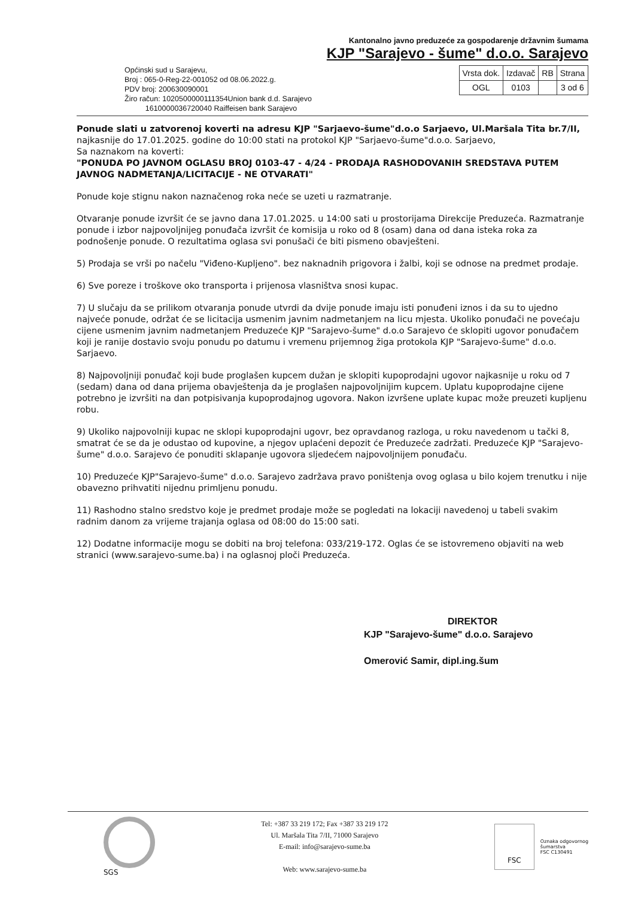Kantonalno javno preduzeće za gospodarenje državnim šumama
KJP "Sarajevo - šume" d.o.o. Sarajevo
Općinski sud u Sarajevu,
Broj : 065-0-Reg-22-001052 od 08.06.2022.g.
PDV broj: 200630090001
Žiro račun: 1020500000111354Union bank d.d. Sarajevo
1610000036720040 Raiffeisen bank Sarajevo
| Vrsta dok. | Izdavač | RB | Strana |
| --- | --- | --- | --- |
| OGL | 0103 | | 3 od 6 |
Ponude slati u zatvorenoj koverti na adresu KJP "Sarjaevo-šume"d.o.o Sarjaevo, Ul.Maršala Tita br.7/II,
najkasnije do 17.01.2025. godine do 10:00 stati na protokol KJP "Sarjaevo-šume"d.o.o. Sarjaevo,
Sa naznakom na koverti:
"PONUDA PO JAVNOM OGLASU BROJ 0103-47 - 4/24 - PRODAJA RASHODOVANIH SREDSTAVA PUTEM JAVNOG NADMETANJA/LICITACIJE - NE OTVARATI"
Ponude koje stignu nakon naznačenog roka neće se uzeti u razmatranje.
Otvaranje ponude izvršit će se javno dana 17.01.2025. u 14:00 sati u prostorijama Direkcije Preduzeća. Razmatranje ponude i izbor najpovoljnijeg ponuđača izvršit će komisija u roko od 8 (osam) dana od dana isteka roka za podnošenje ponude. O rezultatima oglasa svi ponušači će biti pismeno obavješteni.
5) Prodaja se vrši po načelu "Viđeno-Kupljeno". bez naknadnih prigovora i žalbi, koji se odnose na predmet prodaje.
6) Sve poreze i troškove oko transporta i prijenosa vlasništva snosi kupac.
7) U slučaju da se prilikom otvaranja ponude utvrdi da dvije ponude imaju isti ponuđeni iznos i da su to ujedno najveće ponude, održat će se licitacija usmenim javnim nadmetanjem na licu mjesta. Ukoliko ponuđači ne povećaju cijene usmenim javnim nadmetanjem Preduzeće KJP "Sarajevo-šume" d.o.o Sarajevo će sklopiti ugovor ponuđačem koji je ranije dostavio svoju ponudu po datumu i vremenu prijemnog žiga protokola KJP "Sarajevo-šume" d.o.o. Sarjaevo.
8) Najpovoljniji ponuđač koji bude proglašen kupcem dužan je sklopiti kupoprodajni ugovor najkasnije u roku od 7 (sedam) dana od dana prijema obavještenja da je proglašen najpovoljnijim kupcem. Uplatu kupoprodajne cijene potrebno je izvršiti na dan potpisivanja kupoprodajnog ugovora. Nakon izvršene uplate kupac može preuzeti kupljenu robu.
9) Ukoliko najpovolniji kupac ne sklopi kupoprodajni ugovr, bez opravdanog razloga, u roku navedenom u tački 8, smatrat će se da je odustao od kupovine, a njegov uplaćeni depozit će Preduzeće zadržati. Preduzeće KJP "Sarajevo-šume" d.o.o. Sarajevo će ponuditi sklapanje ugovora sljedećem najpovoljnijem ponuđaču.
10) Preduzeće KJP"Sarajevo-šume" d.o.o. Sarajevo zadržava pravo poništenja ovog oglasa u bilo kojem trenutku i nije obavezno prihvatiti nijednu primljenu ponudu.
11) Rashodno stalno sredstvo koje je predmet prodaje može se pogledati na lokaciji navedenoj u tabeli svakim radnim danom za vrijeme trajanja oglasa od 08:00 do 15:00 sati.
12) Dodatne informacije mogu se dobiti na broj telefona: 033/219-172. Oglas će se istovremeno objaviti na web stranici (www.sarajevo-sume.ba) i na oglasnoj ploči Preduzeća.
DIREKTOR
KJP "Sarajevo-šume" d.o.o. Sarajevo
Omerović Samir, dipl.ing.šum
SGS
Tel: +387 33 219 172; Fax +387 33 219 172
Ul. Maršala Tita 7/II, 71000 Sarajevo
E-mail: info@sarajevo-sume.ba
Web: www.sarajevo-sume.ba
FSC
Oznaka odgovornog
šumarstva
FSC C130491